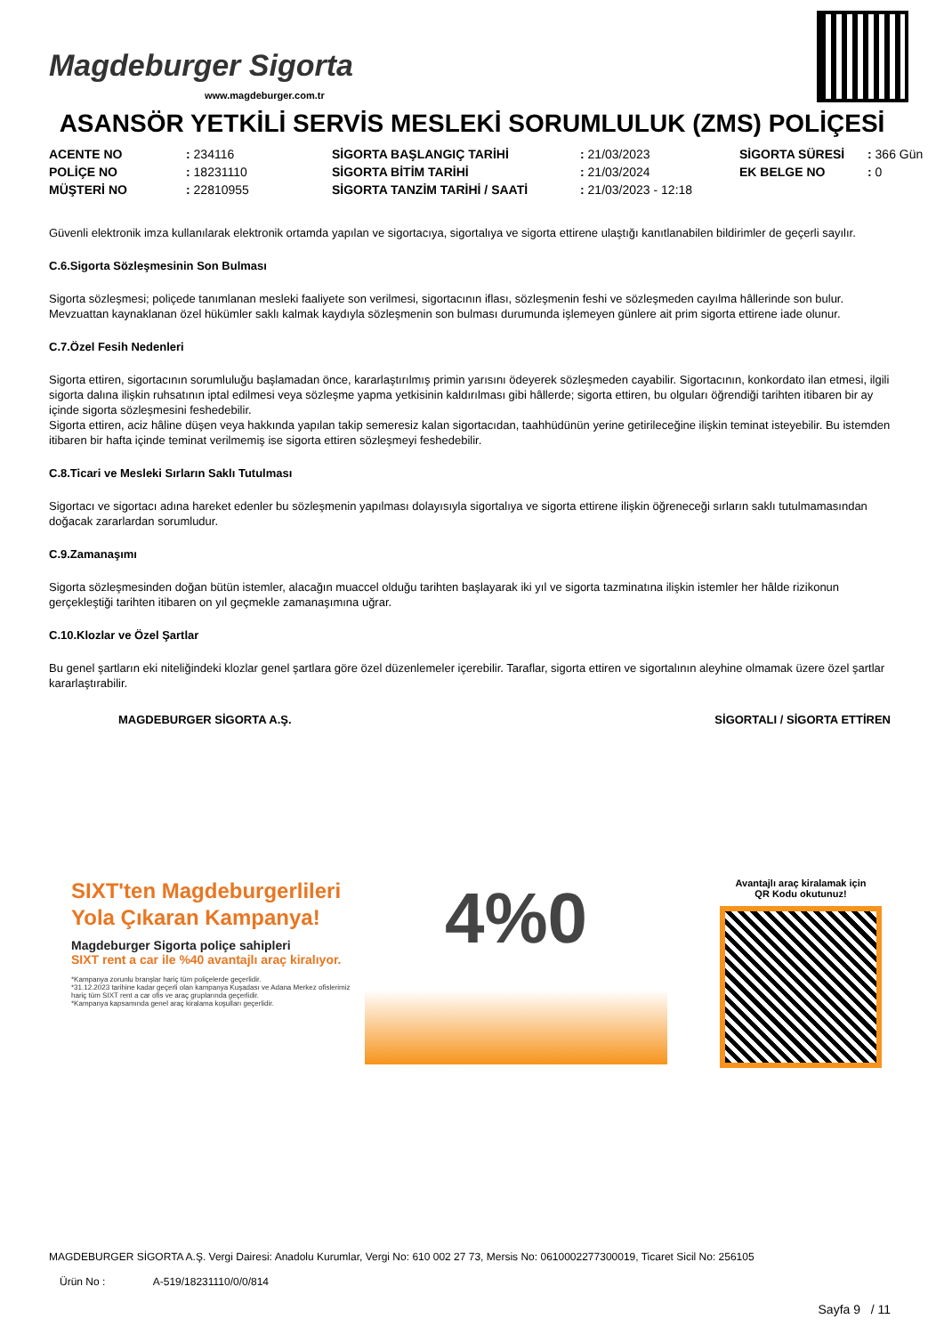Magdeburger Sigorta
www.magdeburger.com.tr
ASANSÖR YETKİLİ SERVİS MESLEKİ SORUMLULUK (ZMS) POLİÇESİ
| ACENTE NO | : 234116 | SİGORTA BAŞLANGIÇ TARİHİ | : 21/03/2023 | SİGORTA SÜRESİ | : 366 Gün |
| POLİÇE NO | : 18231110 | SİGORTA BİTİM TARİHİ | : 21/03/2024 | EK BELGE NO | : 0 |
| MÜŞTERİ NO | : 22810955 | SİGORTA TANZİM TARİHİ / SAATİ | : 21/03/2023 - 12:18 | | |
Güvenli elektronik imza kullanılarak elektronik ortamda yapılan ve sigortacıya, sigortalıya ve sigorta ettirene ulaştığı kanıtlanabilen bildirimler de geçerli sayılır.
C.6.Sigorta Sözleşmesinin Son Bulması
Sigorta sözleşmesi; poliçede tanımlanan mesleki faaliyete son verilmesi, sigortacının iflası, sözleşmenin feshi ve sözleşmeden cayılma hâllerinde son bulur.
Mevzuattan kaynaklanan özel hükümler saklı kalmak kaydıyla sözleşmenin son bulması durumunda işlemeyen günlere ait prim sigorta ettirene iade olunur.
C.7.Özel Fesih Nedenleri
Sigorta ettiren, sigortacının sorumluluğu başlamadan önce, kararlaştırılmış primin yarısını ödeyerek sözleşmeden cayabilir. Sigortacının, konkordato ilan etmesi, ilgili sigorta dalına ilişkin ruhsatının iptal edilmesi veya sözleşme yapma yetkisinin kaldırılması gibi hâllerde; sigorta ettiren, bu olguları öğrendiği tarihten itibaren bir ay içinde sigorta sözleşmesini feshedebilir.
Sigorta ettiren, aciz hâline düşen veya hakkında yapılan takip semeresiz kalan sigortacıdan, taahhüdünün yerine getirileceğine ilişkin teminat isteyebilir. Bu istemden itibaren bir hafta içinde teminat verilmemiş ise sigorta ettiren sözleşmeyi feshedebilir.
C.8.Ticari ve Mesleki Sırların Saklı Tutulması
Sigortacı ve sigortacı adına hareket edenler bu sözleşmenin yapılması dolayısıyla sigortalıya ve sigorta ettirene ilişkin öğreneceği sırların saklı tutulmamasından doğacak zararlardan sorumludur.
C.9.Zamanaşımı
Sigorta sözleşmesinden doğan bütün istemler, alacağın muaccel olduğu tarihten başlayarak iki yıl ve sigorta tazminatına ilişkin istemler her hâlde rizikonun gerçekleştiği tarihten itibaren on yıl geçmekle zamanaşımına uğrar.
C.10.Klozlar ve Özel Şartlar
Bu genel şartların eki niteliğindeki klozlar genel şartlara göre özel düzenlemeler içerebilir. Taraflar, sigorta ettiren ve sigortalının aleyhine olmamak üzere özel şartlar kararlaştırabilir.
MAGDEBURGER SİGORTA A.Ş. SİGORTALI / SİGORTA ETTİREN
SIXT'ten Magdeburgerlileri
Yola Çıkaran Kampanya!
Magdeburger Sigorta poliçe sahipleri
SIXT rent a car ile %40 avantajlı araç kiralıyor.
*Kampanya zorunlu branşlar hariç tüm poliçelerde geçerlidir.
*31.12.2023 tarihine kadar geçerli olan kampanya Kuşadası ve Adana Merkez ofislerimiz hariç tüm SIXT rent a car ofis ve araç gruplarında geçerlidir.
*Kampanya kapsamında genel araç kiralama koşulları geçerlidir.
4%0
Avantajlı araç kiralamak için
QR Kodu okutunuz!
MAGDEBURGER SİGORTA A.Ş. Vergi Dairesi: Anadolu Kurumlar, Vergi No: 610 002 27 73, Mersis No: 0610002277300019, Ticaret Sicil No: 256105
Ürün No : A-519/18231110/0/0/814
Sayfa 9 / 11